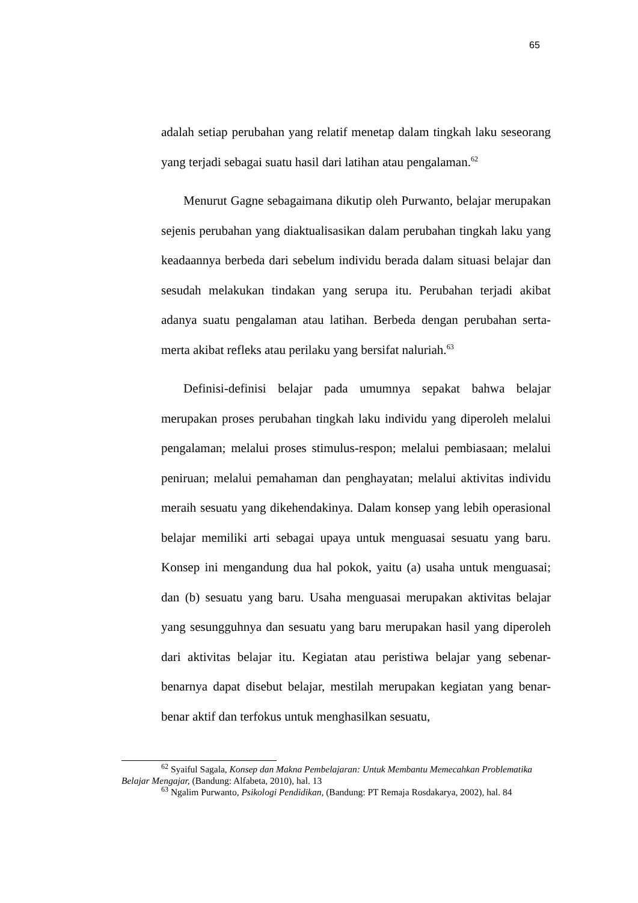65
adalah setiap perubahan yang relatif menetap dalam tingkah laku seseorang yang terjadi sebagai suatu hasil dari latihan atau pengalaman.<sup>62</sup>
Menurut Gagne sebagaimana dikutip oleh Purwanto, belajar merupakan sejenis perubahan yang diaktualisasikan dalam perubahan tingkah laku yang keadaannya berbeda dari sebelum individu berada dalam situasi belajar dan sesudah melakukan tindakan yang serupa itu. Perubahan terjadi akibat adanya suatu pengalaman atau latihan. Berbeda dengan perubahan serta-merta akibat refleks atau perilaku yang bersifat naluriah.<sup>63</sup>
Definisi-definisi belajar pada umumnya sepakat bahwa belajar merupakan proses perubahan tingkah laku individu yang diperoleh melalui pengalaman; melalui proses stimulus-respon; melalui pembiasaan; melalui peniruan; melalui pemahaman dan penghayatan; melalui aktivitas individu meraih sesuatu yang dikehendakinya. Dalam konsep yang lebih operasional belajar memiliki arti sebagai upaya untuk menguasai sesuatu yang baru. Konsep ini mengandung dua hal pokok, yaitu (a) usaha untuk menguasai; dan (b) sesuatu yang baru. Usaha menguasai merupakan aktivitas belajar yang sesungguhnya dan sesuatu yang baru merupakan hasil yang diperoleh dari aktivitas belajar itu. Kegiatan atau peristiwa belajar yang sebenar-benarnya dapat disebut belajar, mestilah merupakan kegiatan yang benar-benar aktif dan terfokus untuk menghasilkan sesuatu,
<sup>62</sup> Syaiful Sagala, Konsep dan Makna Pembelajaran: Untuk Membantu Memecahkan Problematika Belajar Mengajar, (Bandung: Alfabeta, 2010), hal. 13
<sup>63</sup> Ngalim Purwanto, Psikologi Pendidikan, (Bandung: PT Remaja Rosdakarya, 2002), hal. 84